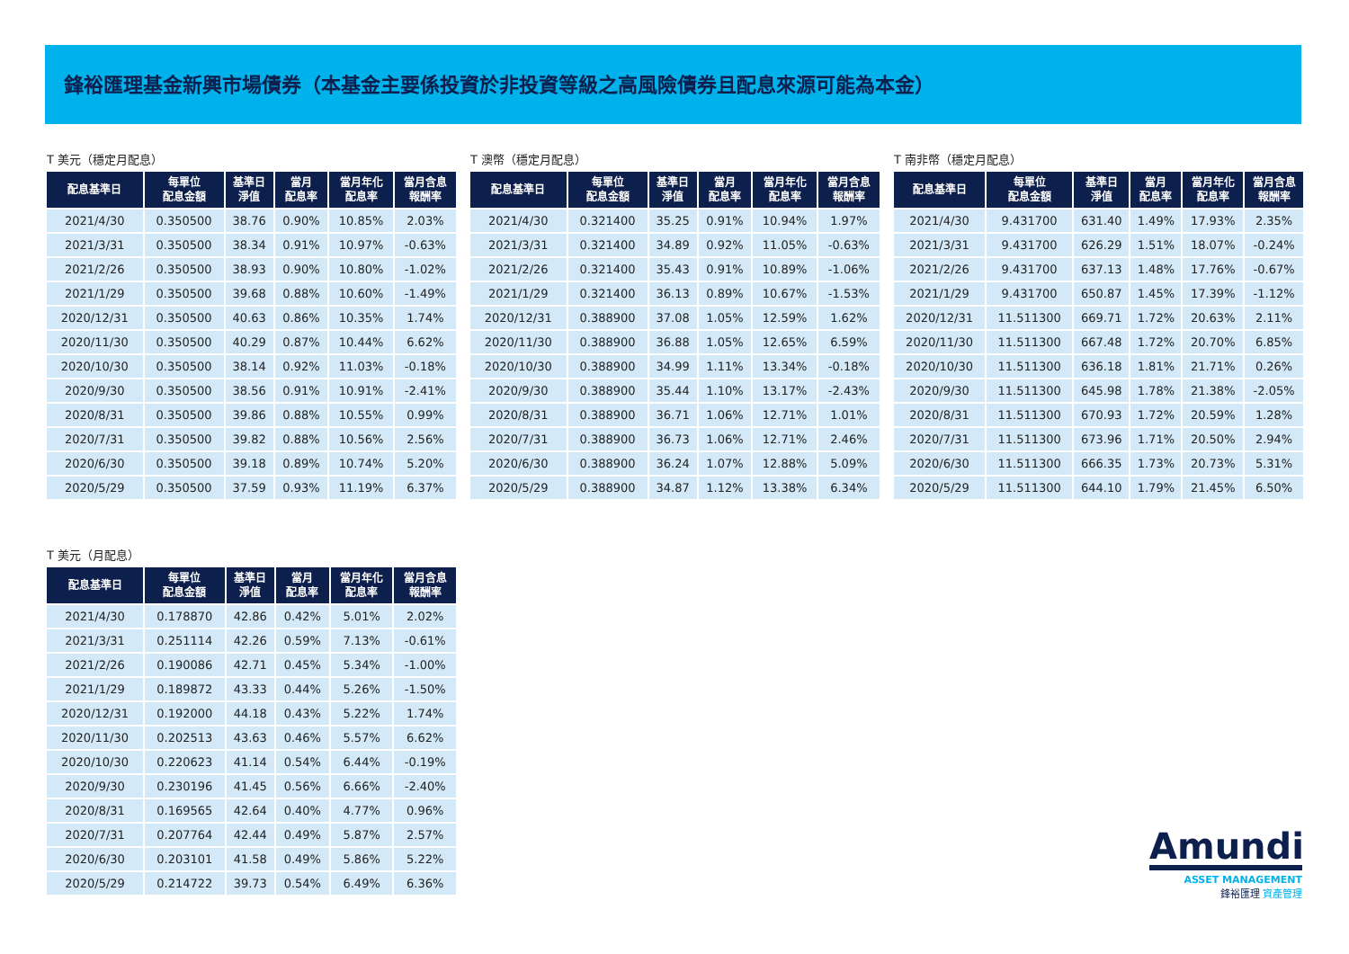鋒裕匯理基金新興市場債券（本基金主要係投資於非投資等級之高風險債券且配息來源可能為本金）
T 美元（穩定月配息）
| 配息基準日 | 每單位 配息金額 | 基準日 淨值 | 當月 配息率 | 當月年化 配息率 | 當月含息 報酬率 |
| --- | --- | --- | --- | --- | --- |
| 2021/4/30 | 0.350500 | 38.76 | 0.90% | 10.85% | 2.03% |
| 2021/3/31 | 0.350500 | 38.34 | 0.91% | 10.97% | -0.63% |
| 2021/2/26 | 0.350500 | 38.93 | 0.90% | 10.80% | -1.02% |
| 2021/1/29 | 0.350500 | 39.68 | 0.88% | 10.60% | -1.49% |
| 2020/12/31 | 0.350500 | 40.63 | 0.86% | 10.35% | 1.74% |
| 2020/11/30 | 0.350500 | 40.29 | 0.87% | 10.44% | 6.62% |
| 2020/10/30 | 0.350500 | 38.14 | 0.92% | 11.03% | -0.18% |
| 2020/9/30 | 0.350500 | 38.56 | 0.91% | 10.91% | -2.41% |
| 2020/8/31 | 0.350500 | 39.86 | 0.88% | 10.55% | 0.99% |
| 2020/7/31 | 0.350500 | 39.82 | 0.88% | 10.56% | 2.56% |
| 2020/6/30 | 0.350500 | 39.18 | 0.89% | 10.74% | 5.20% |
| 2020/5/29 | 0.350500 | 37.59 | 0.93% | 11.19% | 6.37% |
T 澳幣（穩定月配息）
| 配息基準日 | 每單位 配息金額 | 基準日 淨值 | 當月 配息率 | 當月年化 配息率 | 當月含息 報酬率 |
| --- | --- | --- | --- | --- | --- |
| 2021/4/30 | 0.321400 | 35.25 | 0.91% | 10.94% | 1.97% |
| 2021/3/31 | 0.321400 | 34.89 | 0.92% | 11.05% | -0.63% |
| 2021/2/26 | 0.321400 | 35.43 | 0.91% | 10.89% | -1.06% |
| 2021/1/29 | 0.321400 | 36.13 | 0.89% | 10.67% | -1.53% |
| 2020/12/31 | 0.388900 | 37.08 | 1.05% | 12.59% | 1.62% |
| 2020/11/30 | 0.388900 | 36.88 | 1.05% | 12.65% | 6.59% |
| 2020/10/30 | 0.388900 | 34.99 | 1.11% | 13.34% | -0.18% |
| 2020/9/30 | 0.388900 | 35.44 | 1.10% | 13.17% | -2.43% |
| 2020/8/31 | 0.388900 | 36.71 | 1.06% | 12.71% | 1.01% |
| 2020/7/31 | 0.388900 | 36.73 | 1.06% | 12.71% | 2.46% |
| 2020/6/30 | 0.388900 | 36.24 | 1.07% | 12.88% | 5.09% |
| 2020/5/29 | 0.388900 | 34.87 | 1.12% | 13.38% | 6.34% |
T 南非幣（穩定月配息）
| 配息基準日 | 每單位 配息金額 | 基準日 淨值 | 當月 配息率 | 當月年化 配息率 | 當月含息 報酬率 |
| --- | --- | --- | --- | --- | --- |
| 2021/4/30 | 9.431700 | 631.40 | 1.49% | 17.93% | 2.35% |
| 2021/3/31 | 9.431700 | 626.29 | 1.51% | 18.07% | -0.24% |
| 2021/2/26 | 9.431700 | 637.13 | 1.48% | 17.76% | -0.67% |
| 2021/1/29 | 9.431700 | 650.87 | 1.45% | 17.39% | -1.12% |
| 2020/12/31 | 11.511300 | 669.71 | 1.72% | 20.63% | 2.11% |
| 2020/11/30 | 11.511300 | 667.48 | 1.72% | 20.70% | 6.85% |
| 2020/10/30 | 11.511300 | 636.18 | 1.81% | 21.71% | 0.26% |
| 2020/9/30 | 11.511300 | 645.98 | 1.78% | 21.38% | -2.05% |
| 2020/8/31 | 11.511300 | 670.93 | 1.72% | 20.59% | 1.28% |
| 2020/7/31 | 11.511300 | 673.96 | 1.71% | 20.50% | 2.94% |
| 2020/6/30 | 11.511300 | 666.35 | 1.73% | 20.73% | 5.31% |
| 2020/5/29 | 11.511300 | 644.10 | 1.79% | 21.45% | 6.50% |
T 美元（月配息）
| 配息基準日 | 每單位 配息金額 | 基準日 淨值 | 當月 配息率 | 當月年化 配息率 | 當月含息 報酬率 |
| --- | --- | --- | --- | --- | --- |
| 2021/4/30 | 0.178870 | 42.86 | 0.42% | 5.01% | 2.02% |
| 2021/3/31 | 0.251114 | 42.26 | 0.59% | 7.13% | -0.61% |
| 2021/2/26 | 0.190086 | 42.71 | 0.45% | 5.34% | -1.00% |
| 2021/1/29 | 0.189872 | 43.33 | 0.44% | 5.26% | -1.50% |
| 2020/12/31 | 0.192000 | 44.18 | 0.43% | 5.22% | 1.74% |
| 2020/11/30 | 0.202513 | 43.63 | 0.46% | 5.57% | 6.62% |
| 2020/10/30 | 0.220623 | 41.14 | 0.54% | 6.44% | -0.19% |
| 2020/9/30 | 0.230196 | 41.45 | 0.56% | 6.66% | -2.40% |
| 2020/8/31 | 0.169565 | 42.64 | 0.40% | 4.77% | 0.96% |
| 2020/7/31 | 0.207764 | 42.44 | 0.49% | 5.87% | 2.57% |
| 2020/6/30 | 0.203101 | 41.58 | 0.49% | 5.86% | 5.22% |
| 2020/5/29 | 0.214722 | 39.73 | 0.54% | 6.49% | 6.36% |
Amundi
ASSET MANAGEMENT
鋒裕匯理 資產管理